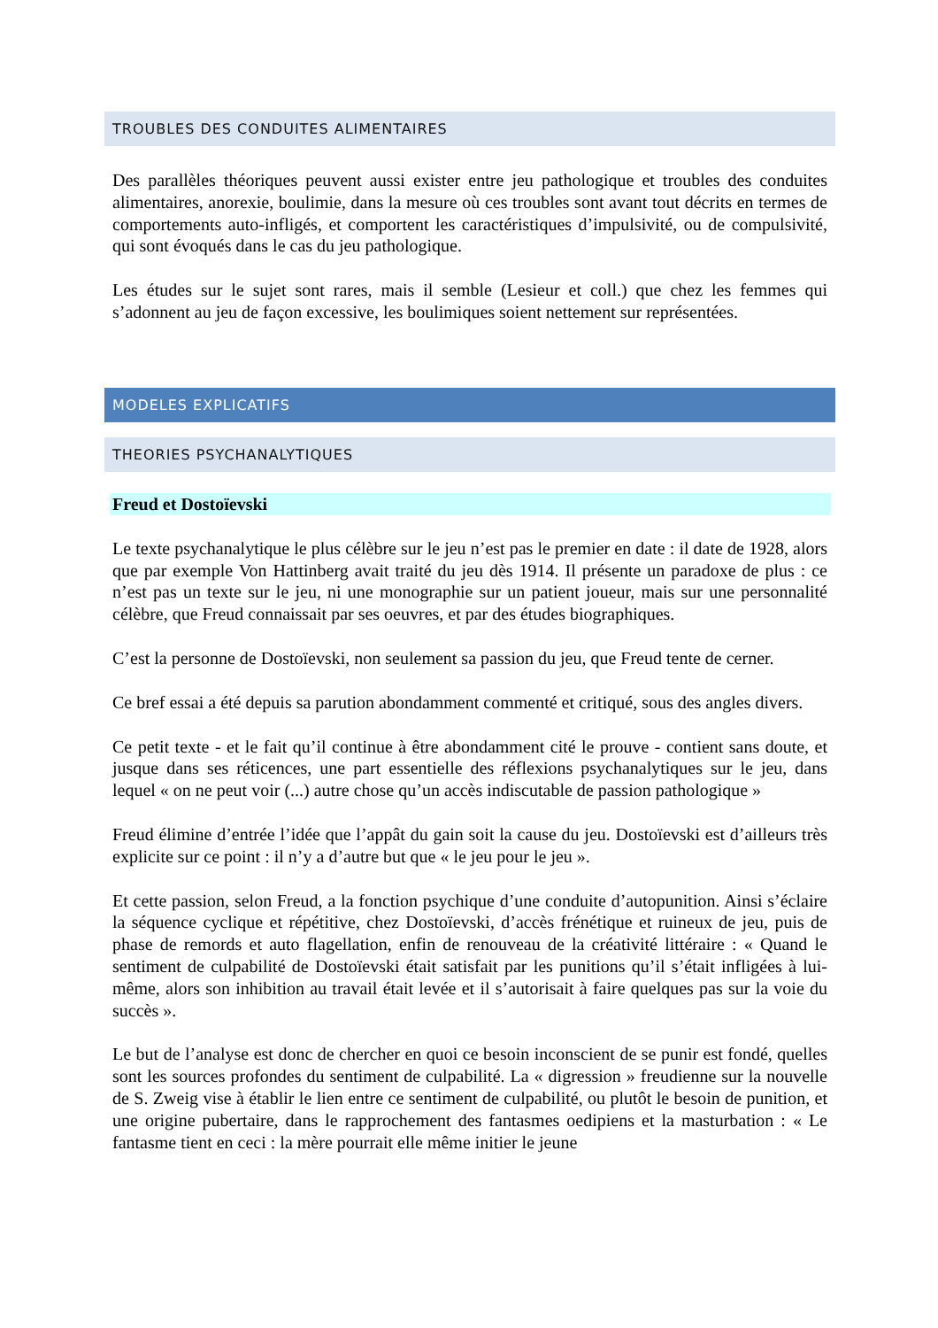TROUBLES DES CONDUITES ALIMENTAIRES
Des parallèles théoriques peuvent aussi exister entre jeu pathologique et troubles des conduites alimentaires, anorexie, boulimie, dans la mesure où ces troubles sont avant tout décrits en termes de comportements auto-infligés, et comportent les caractéristiques d’impulsivité, ou de compulsivité, qui sont évoqués dans le cas du jeu pathologique.
Les études sur le sujet sont rares, mais il semble (Lesieur et coll.) que chez les femmes qui s’adonnent au jeu de façon excessive, les boulimiques soient nettement sur représentées.
MODELES EXPLICATIFS
THEORIES PSYCHANALYTIQUES
Freud et Dostoïevski
Le texte psychanalytique le plus célèbre sur le jeu n’est pas le premier en date : il date de 1928, alors que par exemple Von Hattinberg avait traité du jeu dès 1914. Il présente un paradoxe de plus : ce n’est pas un texte sur le jeu, ni une monographie sur un patient joueur, mais sur une personnalité célèbre, que Freud connaissait par ses oeuvres, et par des études biographiques.
C’est la personne de Dostoïevski, non seulement sa passion du jeu, que Freud tente de cerner.
Ce bref essai a été depuis sa parution abondamment commenté et critiqué, sous des angles divers.
Ce petit texte - et le fait qu’il continue à être abondamment cité le prouve - contient sans doute, et jusque dans ses réticences, une part essentielle des réflexions psychanalytiques sur le jeu, dans lequel « on ne peut voir (...) autre chose qu’un accès indiscutable de passion pathologique »
Freud élimine d’entrée l’idée que l’appât du gain soit la cause du jeu. Dostoïevski est d’ailleurs très explicite sur ce point : il n’y a d’autre but que « le jeu pour le jeu ».
Et cette passion, selon Freud, a la fonction psychique d’une conduite d’autopunition. Ainsi s’éclaire la séquence cyclique et répétitive, chez Dostoïevski, d’accès frénétique et ruineux de jeu, puis de phase de remords et auto flagellation, enfin de renouveau de la créativité littéraire : « Quand le sentiment de culpabilité de Dostoïevski était satisfait par les punitions qu’il s’était infligées à lui-même, alors son inhibition au travail était levée et il s’autorisait à faire quelques pas sur la voie du succès ».
Le but de l’analyse est donc de chercher en quoi ce besoin inconscient de se punir est fondé, quelles sont les sources profondes du sentiment de culpabilité. La « digression » freudienne sur la nouvelle de S. Zweig vise à établir le lien entre ce sentiment de culpabilité, ou plutôt le besoin de punition, et une origine pubertaire, dans le rapprochement des fantasmes oedipiens et la masturbation : « Le fantasme tient en ceci : la mère pourrait elle même initier le jeune